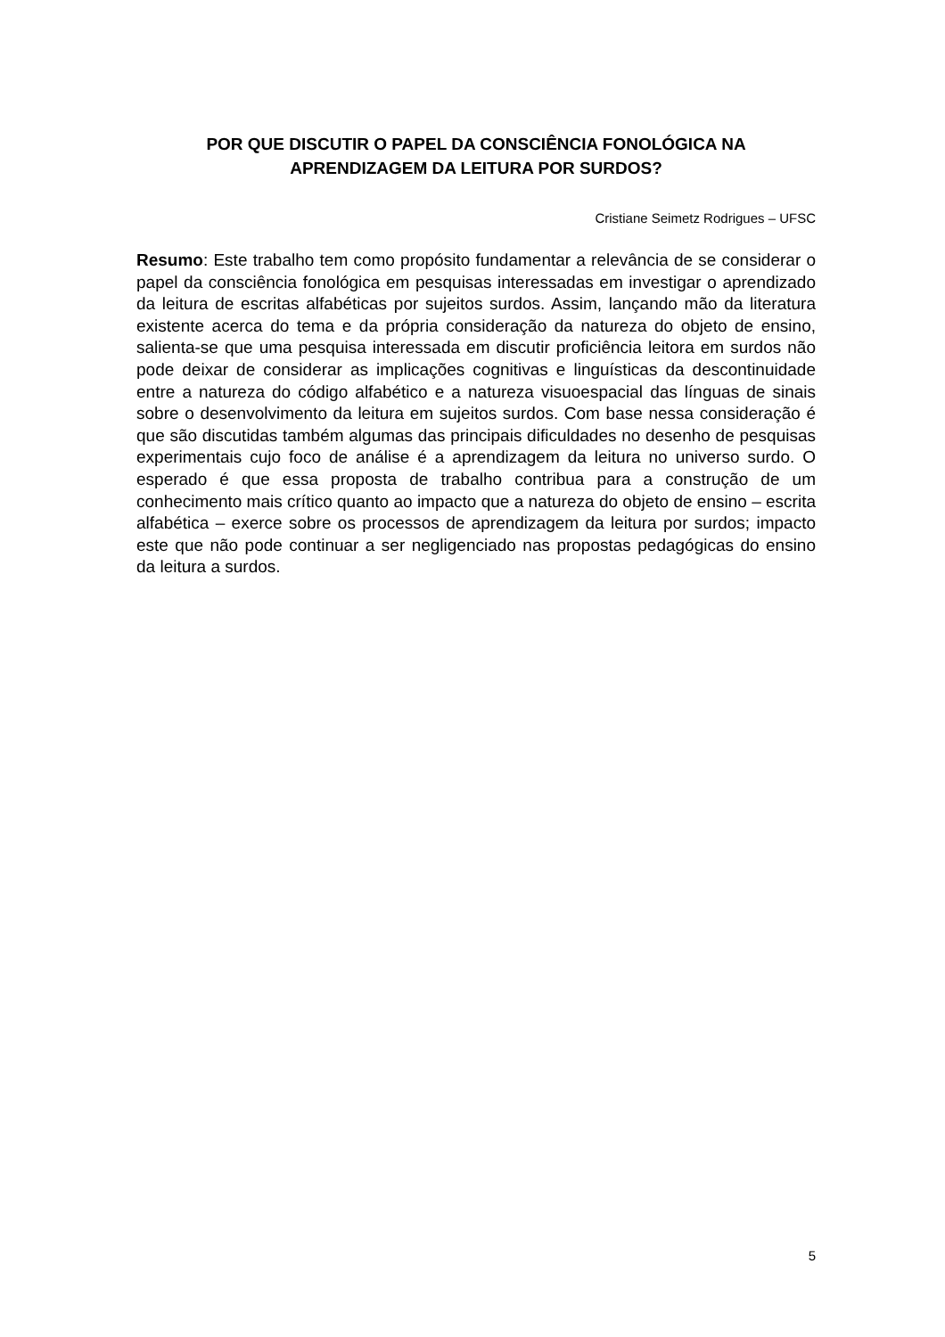POR QUE DISCUTIR O PAPEL DA CONSCIÊNCIA FONOLÓGICA NA APRENDIZAGEM DA LEITURA POR SURDOS?
Cristiane Seimetz Rodrigues – UFSC
Resumo: Este trabalho tem como propósito fundamentar a relevância de se considerar o papel da consciência fonológica em pesquisas interessadas em investigar o aprendizado da leitura de escritas alfabéticas por sujeitos surdos. Assim, lançando mão da literatura existente acerca do tema e da própria consideração da natureza do objeto de ensino, salienta-se que uma pesquisa interessada em discutir proficiência leitora em surdos não pode deixar de considerar as implicações cognitivas e linguísticas da descontinuidade entre a natureza do código alfabético e a natureza visuoespacial das línguas de sinais sobre o desenvolvimento da leitura em sujeitos surdos. Com base nessa consideração é que são discutidas também algumas das principais dificuldades no desenho de pesquisas experimentais cujo foco de análise é a aprendizagem da leitura no universo surdo. O esperado é que essa proposta de trabalho contribua para a construção de um conhecimento mais crítico quanto ao impacto que a natureza do objeto de ensino – escrita alfabética – exerce sobre os processos de aprendizagem da leitura por surdos; impacto este que não pode continuar a ser negligenciado nas propostas pedagógicas do ensino da leitura a surdos.
5